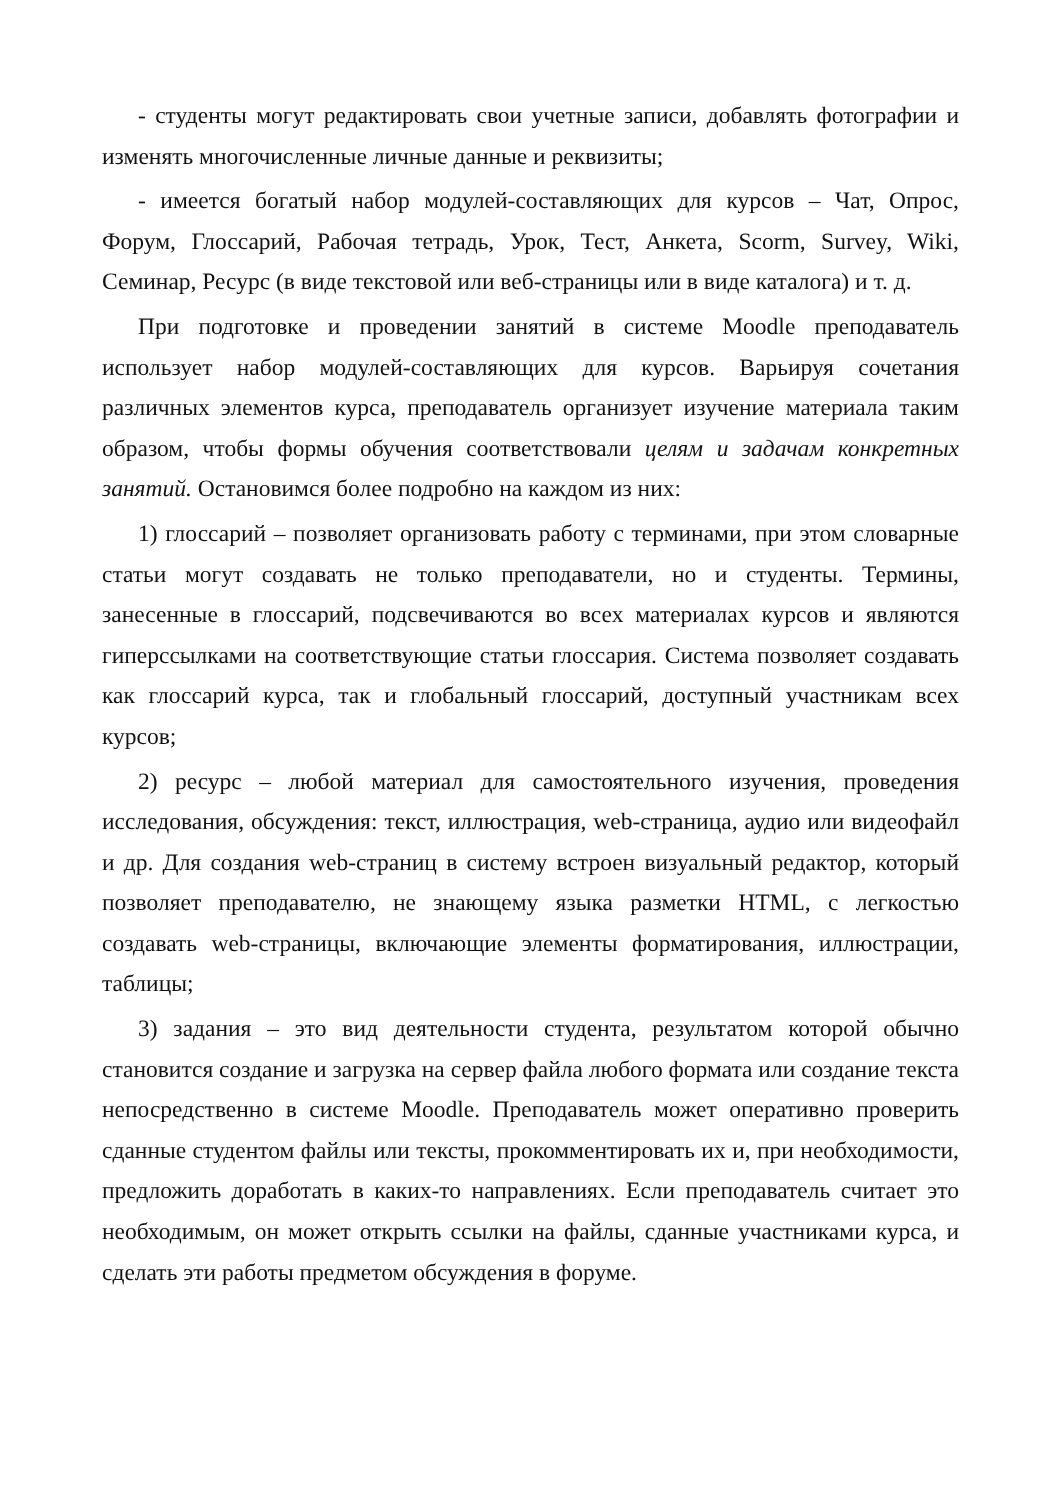- студенты могут редактировать свои учетные записи, добавлять фотографии и изменять многочисленные личные данные и реквизиты;
- имеется богатый набор модулей-составляющих для курсов – Чат, Опрос, Форум, Глоссарий, Рабочая тетрадь, Урок, Тест, Анкета, Scorm, Survey, Wiki, Семинар, Ресурс (в виде текстовой или веб-страницы или в виде каталога) и т. д.
При подготовке и проведении занятий в системе Moodle преподаватель использует набор модулей-составляющих для курсов. Варьируя сочетания различных элементов курса, преподаватель организует изучение материала таким образом, чтобы формы обучения соответствовали целям и задачам конкретных занятий. Остановимся более подробно на каждом из них:
1) глоссарий – позволяет организовать работу с терминами, при этом словарные статьи могут создавать не только преподаватели, но и студенты. Термины, занесенные в глоссарий, подсвечиваются во всех материалах курсов и являются гиперссылками на соответствующие статьи глоссария. Система позволяет создавать как глоссарий курса, так и глобальный глоссарий, доступный участникам всех курсов;
2) ресурс – любой материал для самостоятельного изучения, проведения исследования, обсуждения: текст, иллюстрация, web-страница, аудио или видеофайл и др. Для создания web-страниц в систему встроен визуальный редактор, который позволяет преподавателю, не знающему языка разметки HTML, с легкостью создавать web-страницы, включающие элементы форматирования, иллюстрации, таблицы;
3) задания – это вид деятельности студента, результатом которой обычно становится создание и загрузка на сервер файла любого формата или создание текста непосредственно в системе Moodle. Преподаватель может оперативно проверить сданные студентом файлы или тексты, прокомментировать их и, при необходимости, предложить доработать в каких-то направлениях. Если преподаватель считает это необходимым, он может открыть ссылки на файлы, сданные участниками курса, и сделать эти работы предметом обсуждения в форуме.